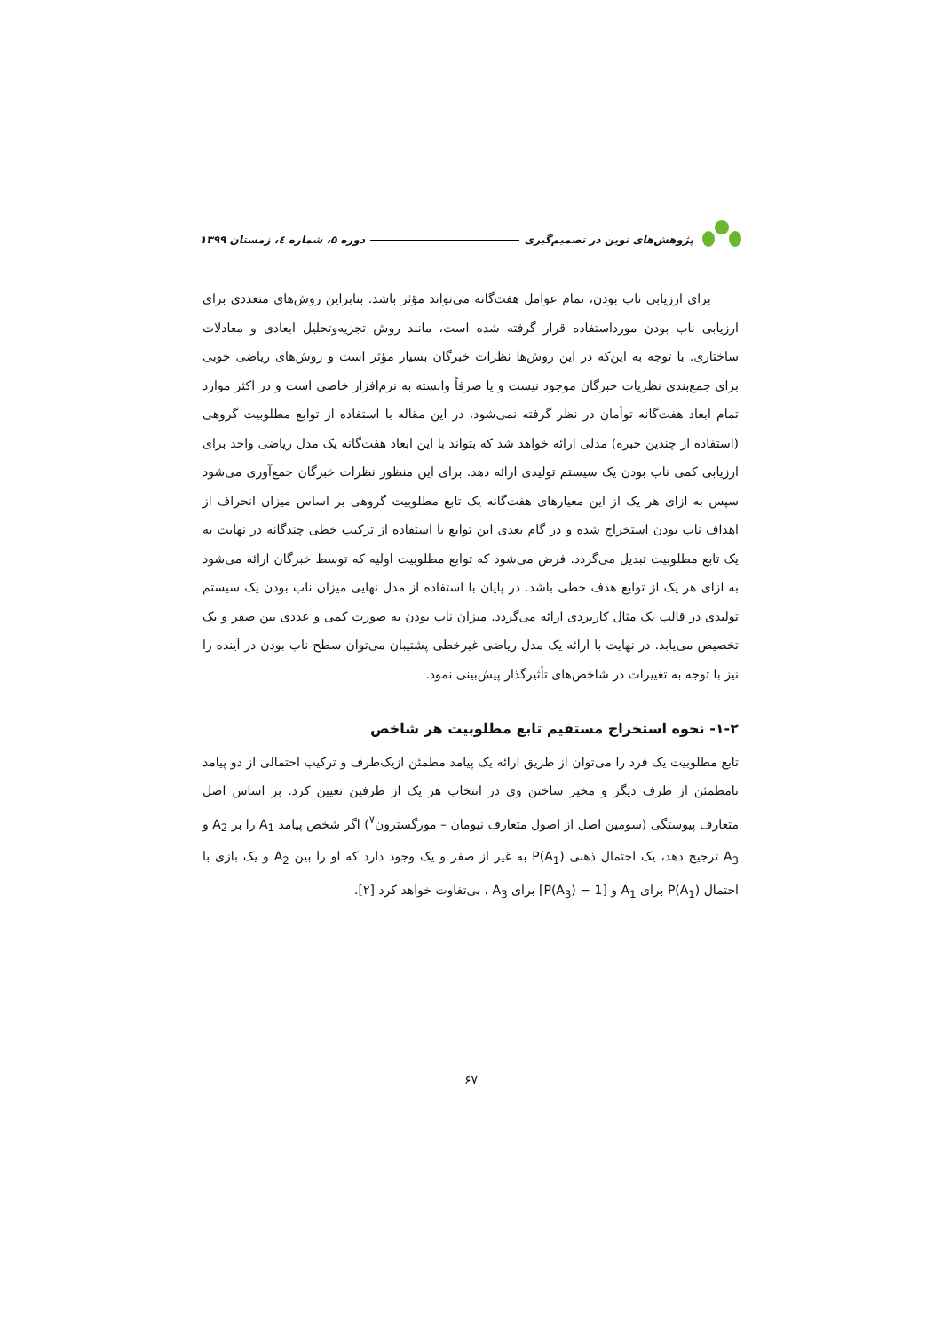پژوهش‌های نوین در تصمیم‌گیری دوره ۵، شماره ٤، زمستان ۱۳۹۹
برای ارزیابی ناب بودن، تمام عوامل هفت‌گانه می‌تواند مؤثر باشد. بنابراین روش‌های متعددی برای ارزیابی ناب بودن مورداستفاده قرار گرفته شده است، مانند روش تجزیه‌وتحلیل ابعادی و معادلات ساختاری. با توجه به این‌که در این روش‌ها نظرات خبرگان بسیار مؤثر است و روش‌های ریاضی خوبی برای جمع‌بندی نظریات خبرگان موجود نیست و یا صرفاً وابسته به نرم‌افزار خاصی است و در اکثر موارد تمام ابعاد هفت‌گانه توأمان در نظر گرفته نمی‌شود، در این مقاله با استفاده از توابع مطلوبیت گروهی (استفاده از چندین خبره) مدلی ارائه خواهد شد که بتواند با این ابعاد هفت‌گانه یک مدل ریاضی واحد برای ارزیابی کمی ناب بودن یک سیستم تولیدی ارائه دهد. برای این منظور نظرات خبرگان جمع‌آوری می‌شود سپس به ازای هر یک از این معیارهای هفت‌گانه یک تابع مطلوبیت گروهی بر اساس میزان انحراف از اهداف ناب بودن استخراج شده و در گام بعدی این توابع با استفاده از ترکیب خطی چندگانه در نهایت به یک تابع مطلوبیت تبدیل می‌گردد. فرض می‌شود که توابع مطلوبیت اولیه که توسط خبرگان ارائه می‌شود به ازای هر یک از توابع هدف خطی باشد. در پایان با استفاده از مدل نهایی میزان ناب بودن یک سیستم تولیدی در قالب یک مثال کاربردی ارائه می‌گردد. میزان ناب بودن به صورت کمی و عددی بین صفر و یک تخصیص می‌یابد. در نهایت با ارائه یک مدل ریاضی غیرخطی پشتیبان می‌توان سطح ناب بودن در آینده را نیز با توجه به تغییرات در شاخص‌های تأثیرگذار پیش‌بینی نمود.
۱-۲- نحوه استخراج مستقیم تابع مطلوبیت هر شاخص
تابع مطلوبیت یک فرد را می‌توان از طریق ارائه یک پیامد مطمئن ازیک‌طرف و ترکیب احتمالی از دو پیامد نامطمئن از طرف دیگر و مخیر ساختن وی در انتخاب هر یک از طرفین تعیین کرد. بر اساس اصل متعارف پیوستگی (سومین اصل از اصول متعارف نیومان – مورگسترون<sup>۷</sup>) اگر شخص پیامد A<sub>1</sub> را بر A<sub>2</sub> و A<sub>3</sub> ترجیح دهد، یک احتمال ذهنی P(A<sub>1</sub>) به غیر از صفر و یک وجود دارد که او را بین A<sub>2</sub> و یک بازی با احتمال P(A<sub>1</sub>) برای A<sub>1</sub> و [1 − P(A<sub>3</sub>)] برای A<sub>3</sub> ، بی‌تفاوت خواهد کرد [۲].
۶۷